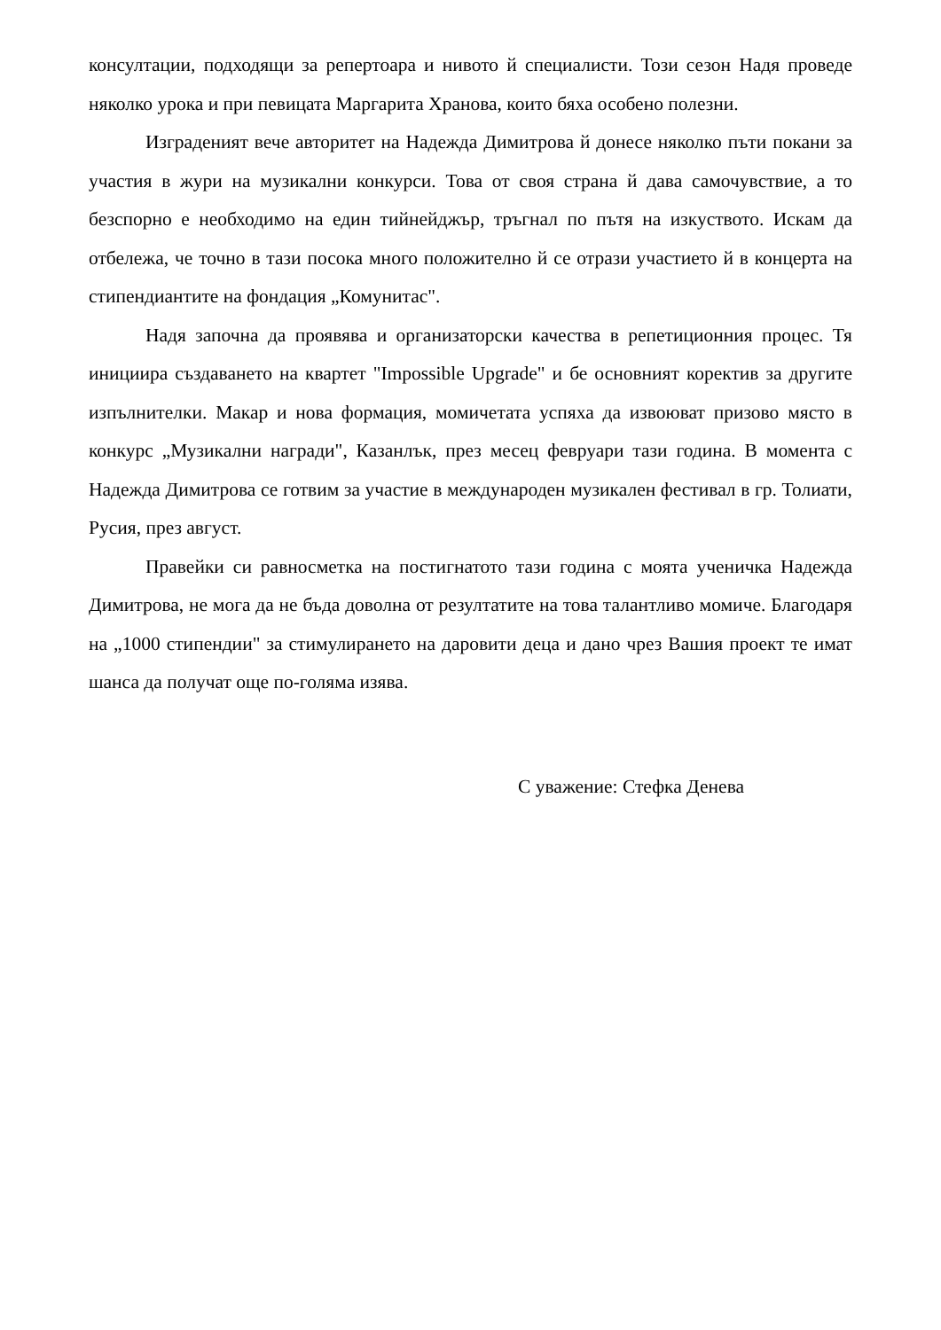консултации, подходящи за репертоара и нивото й специалисти. Този сезон Надя проведе няколко урока и при певицата Маргарита Хранова, които бяха особено полезни.
Изграденият вече авторитет на Надежда Димитрова й донесе няколко пъти покани за участия в жури на музикални конкурси. Това от своя страна й дава самочувствие, а то безспорно е необходимо на един тийнейджър, тръгнал по пътя на изкуството. Искам да отбележа, че точно в тази посока много положително й се отрази участието й в концерта на стипендиантите на фондация „Комунитас".
Надя започна да проявява и организаторски качества в репетиционния процес. Тя инициира създаването на квартет "Impossible Upgrade" и бе основният коректив за другите изпълнителки. Макар и нова формация, момичетата успяха да извоюват призово място в конкурс „Музикални награди", Казанлък, през месец февруари тази година. В момента с Надежда Димитрова се готвим за участие в международен музикален фестивал в гр. Толиати, Русия, през август.
Правейки си равносметка на постигнатото тази година с моята ученичка Надежда Димитрова, не мога да не бъда доволна от резултатите на това талантливо момиче. Благодаря на „1000 стипендии" за стимулирането на даровити деца и дано чрез Вашия проект те имат шанса да получат още по-голяма изява.
С уважение: Стефка Денева